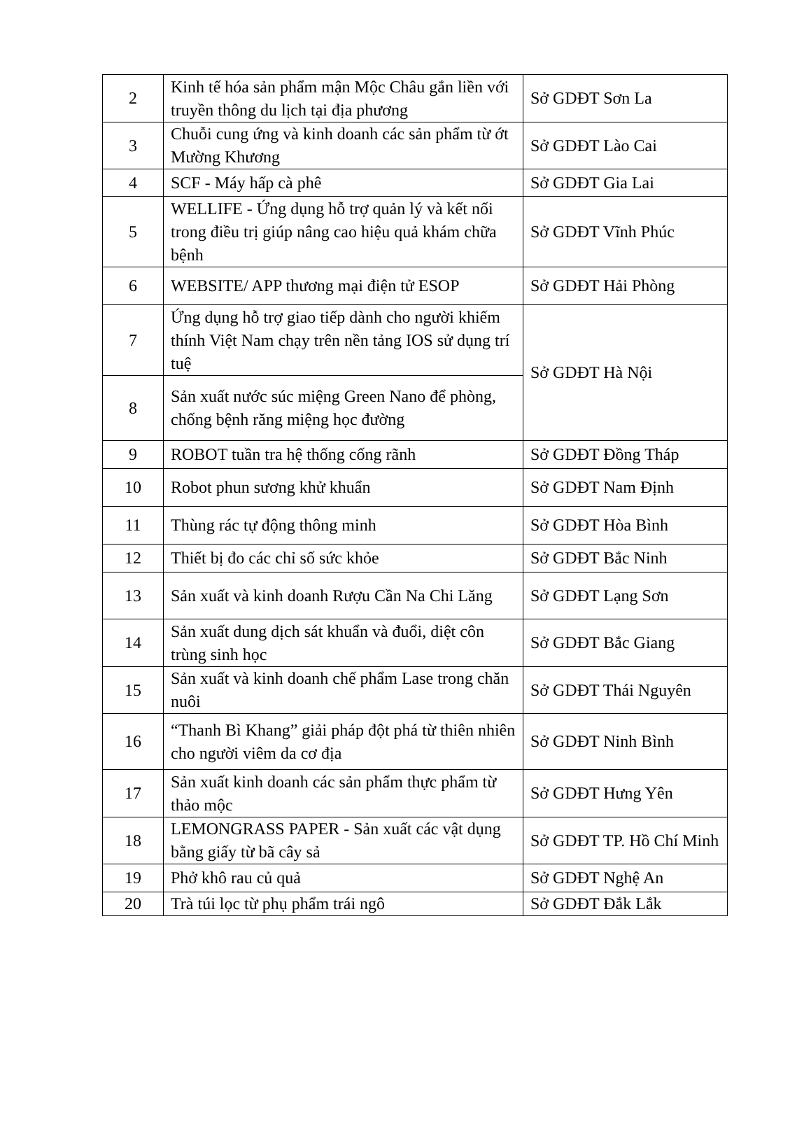| 2 | Kinh tế hóa sản phẩm mận Mộc Châu gắn liền với truyền thông du lịch tại địa phương | Sở GDĐT Sơn La |
| 3 | Chuỗi cung ứng và kinh doanh các sản phẩm từ ớt Mường Khương | Sở GDĐT Lào Cai |
| 4 | SCF - Máy hấp cà phê | Sở GDĐT Gia Lai |
| 5 | WELLIFE - Ứng dụng hỗ trợ quản lý và kết nối trong điều trị giúp nâng cao hiệu quả khám chữa bệnh | Sở GDĐT Vĩnh Phúc |
| 6 | WEBSITE/ APP thương mại điện tử ESOP | Sở GDĐT Hải Phòng |
| 7 | Ứng dụng hỗ trợ giao tiếp dành cho người khiếm thính Việt Nam chạy trên nền tảng IOS sử dụng trí tuệ | Sở GDĐT Hà Nội |
| 8 | Sản xuất nước súc miệng Green Nano để phòng, chống bệnh răng miệng học đường | |
| 9 | ROBOT tuần tra hệ thống cống rãnh | Sở GDĐT Đồng Tháp |
| 10 | Robot phun sương khử khuẩn | Sở GDĐT Nam Định |
| 11 | Thùng rác tự động thông minh | Sở GDĐT Hòa Bình |
| 12 | Thiết bị đo các chỉ số sức khỏe | Sở GDĐT Bắc Ninh |
| 13 | Sản xuất và kinh doanh Rượu Cần Na Chi Lăng | Sở GDĐT Lạng Sơn |
| 14 | Sản xuất dung dịch sát khuẩn và đuổi, diệt côn trùng sinh học | Sở GDĐT Bắc Giang |
| 15 | Sản xuất và kinh doanh chế phẩm Lase trong chăn nuôi | Sở GDĐT Thái Nguyên |
| 16 | “Thanh Bì Khang” giải pháp đột phá từ thiên nhiên cho người viêm da cơ địa | Sở GDĐT Ninh Bình |
| 17 | Sản xuất kinh doanh các sản phẩm thực phẩm từ thảo mộc | Sở GDĐT Hưng Yên |
| 18 | LEMONGRASS PAPER - Sản xuất các vật dụng bằng giấy từ bã cây sả | Sở GDĐT TP. Hồ Chí Minh |
| 19 | Phở khô rau củ quả | Sở GDĐT Nghệ An |
| 20 | Trà túi lọc từ phụ phẩm trái ngô | Sở GDĐT Đắk Lắk |